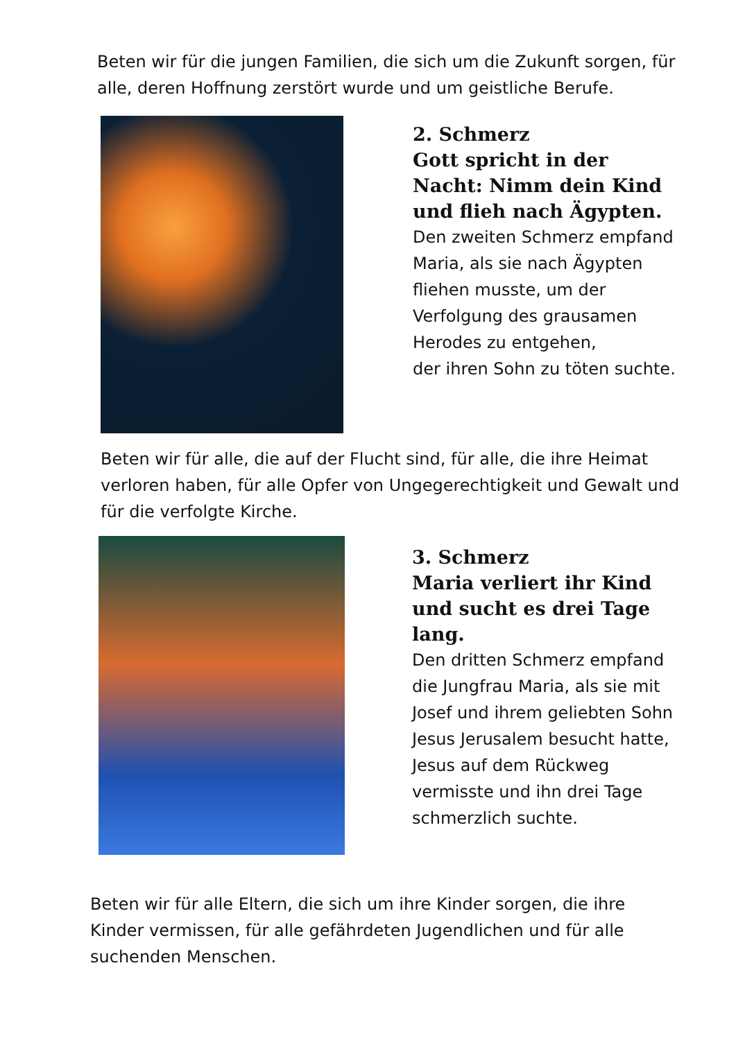Beten wir für die jungen Familien, die sich um die Zukunft sorgen, für alle, deren Hoffnung zerstört wurde und um geistliche Berufe.
2. Schmerz
Gott spricht in der Nacht: Nimm dein Kind und flieh nach Ägypten.
Den zweiten Schmerz empfand Maria, als sie nach Ägypten fliehen musste, um der Verfolgung des grausamen Herodes zu entgehen,
der ihren Sohn zu töten suchte.
Beten wir für alle, die auf der Flucht sind, für alle, die ihre Heimat verloren haben, für alle Opfer von Ungegerechtigkeit und Gewalt und für die verfolgte Kirche.
3. Schmerz
Maria verliert ihr Kind und sucht es drei Tage lang.
Den dritten Schmerz empfand die Jungfrau Maria, als sie mit Josef und ihrem geliebten Sohn Jesus Jerusalem besucht hatte, Jesus auf dem Rückweg vermisste und ihn drei Tage schmerzlich suchte.
Beten wir für alle Eltern, die sich um ihre Kinder sorgen, die ihre Kinder vermissen, für alle gefährdeten Jugendlichen und für alle suchenden Menschen.